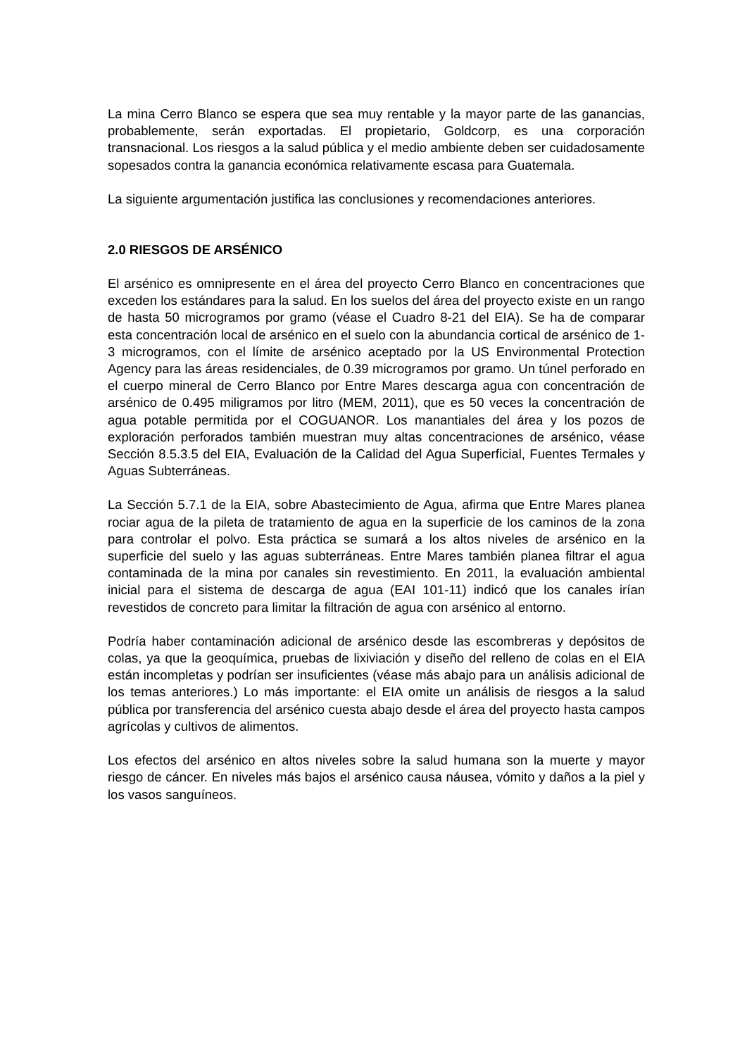La mina Cerro Blanco se espera que sea muy rentable y la mayor parte de las ganancias, probablemente, serán exportadas. El propietario, Goldcorp, es una corporación transnacional. Los riesgos a la salud pública y el medio ambiente deben ser cuidadosamente sopesados contra la ganancia económica relativamente escasa para Guatemala.
La siguiente argumentación justifica las conclusiones y recomendaciones anteriores.
2.0 RIESGOS DE ARSÉNICO
El arsénico es omnipresente en el área del proyecto Cerro Blanco en concentraciones que exceden los estándares para la salud. En los suelos del área del proyecto existe en un rango de hasta 50 microgramos por gramo (véase el Cuadro 8-21 del EIA). Se ha de comparar esta concentración local de arsénico en el suelo con la abundancia cortical de arsénico de 1-3 microgramos, con el límite de arsénico aceptado por la US Environmental Protection Agency para las áreas residenciales, de 0.39 microgramos por gramo. Un túnel perforado en el cuerpo mineral de Cerro Blanco por Entre Mares descarga agua con concentración de arsénico de 0.495 miligramos por litro (MEM, 2011), que es 50 veces la concentración de agua potable permitida por el COGUANOR. Los manantiales del área y los pozos de exploración perforados también muestran muy altas concentraciones de arsénico, véase Sección 8.5.3.5 del EIA, Evaluación de la Calidad del Agua Superficial, Fuentes Termales y Aguas Subterráneas.
La Sección 5.7.1 de la EIA, sobre Abastecimiento de Agua, afirma que Entre Mares planea rociar agua de la pileta de tratamiento de agua en la superficie de los caminos de la zona para controlar el polvo. Esta práctica se sumará a los altos niveles de arsénico en la superficie del suelo y las aguas subterráneas. Entre Mares también planea filtrar el agua contaminada de la mina por canales sin revestimiento. En 2011, la evaluación ambiental inicial para el sistema de descarga de agua (EAI 101-11) indicó que los canales irían revestidos de concreto para limitar la filtración de agua con arsénico al entorno.
Podría haber contaminación adicional de arsénico desde las escombreras y depósitos de colas, ya que la geoquímica, pruebas de lixiviación y diseño del relleno de colas en el EIA están incompletas y podrían ser insuficientes (véase más abajo para un análisis adicional de los temas anteriores.) Lo más importante: el EIA omite un análisis de riesgos a la salud pública por transferencia del arsénico cuesta abajo desde el área del proyecto hasta campos agrícolas y cultivos de alimentos.
Los efectos del arsénico en altos niveles sobre la salud humana son la muerte y mayor riesgo de cáncer. En niveles más bajos el arsénico causa náusea, vómito y daños a la piel y los vasos sanguíneos.